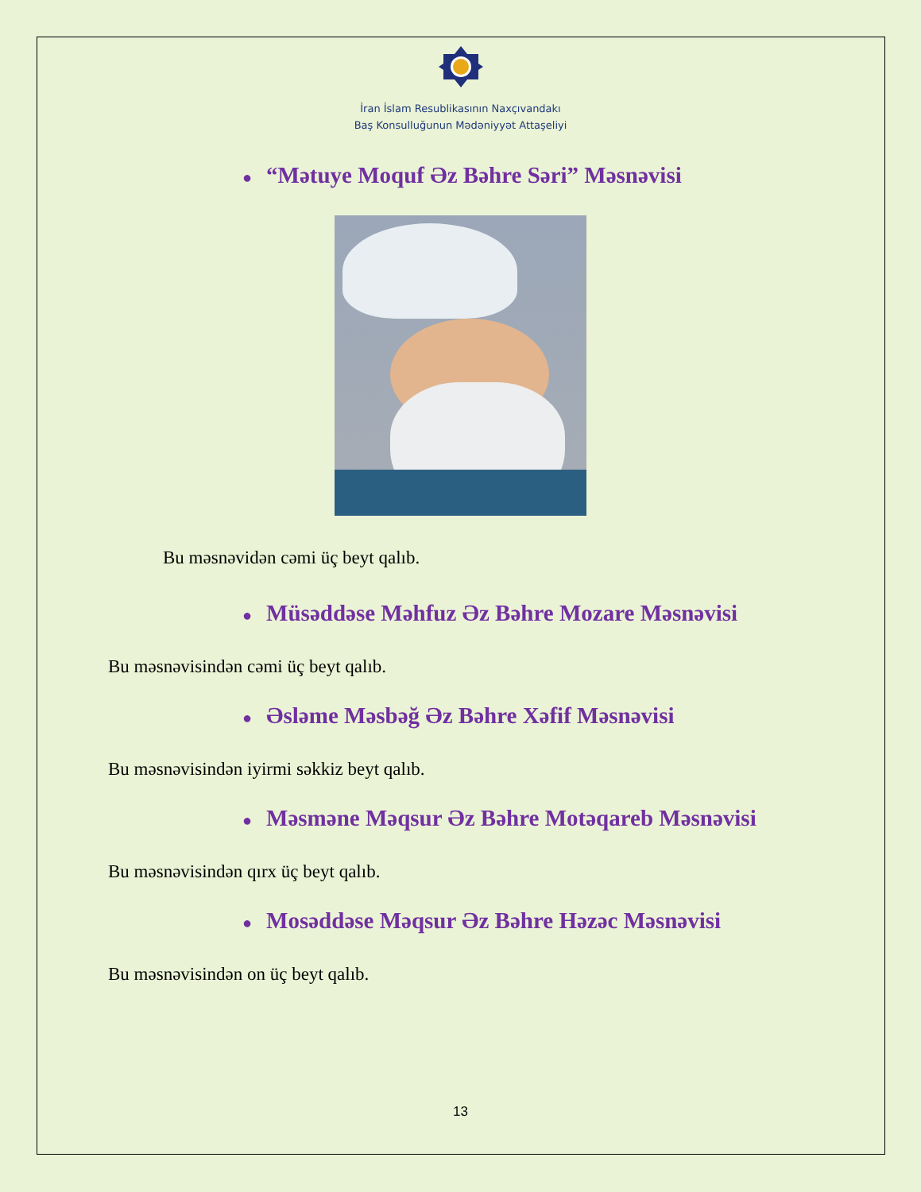İran İslam Resublikasının Naxçıvandakı
Baş Konsulluğunun Mədəniyyət Attaşeliyi
● “Mətuye Moquf Əz Bəhre Səri” Məsnəvisi
Bu məsnəvidən cəmi üç beyt qalıb.
● Müsəddəse Məhfuz Əz Bəhre Mozare Məsnəvisi
Bu məsnəvisindən cəmi üç beyt qalıb.
● Əsləme Məsbəğ Əz Bəhre Xəfif Məsnəvisi
Bu məsnəvisindən iyirmi səkkiz beyt qalıb.
● Məsməne Məqsur Əz Bəhre Motəqareb Məsnəvisi
Bu məsnəvisindən qırx üç beyt qalıb.
● Mosəddəse Məqsur Əz Bəhre Həzəc Məsnəvisi
Bu məsnəvisindən on üç beyt qalıb.
13